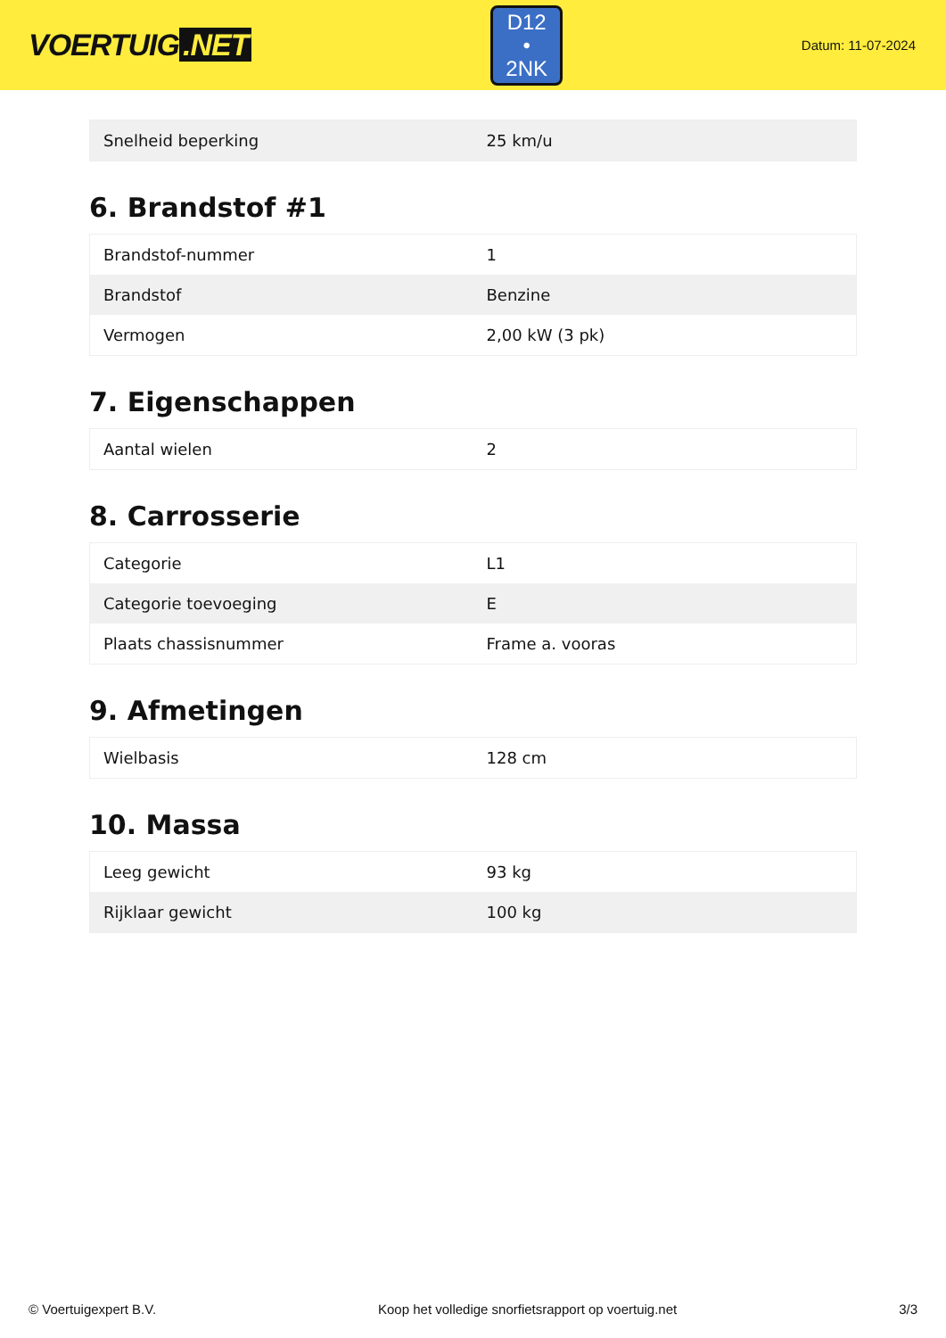VOERTUIG.NET
D12
• 2NK
Datum: 11-07-2024
| Snelheid beperking | 25 km/u |
6. Brandstof #1
| Brandstof-nummer | 1 |
| Brandstof | Benzine |
| Vermogen | 2,00 kW (3 pk) |
7. Eigenschappen
| Aantal wielen | 2 |
8. Carrosserie
| Categorie | L1 |
| Categorie toevoeging | E |
| Plaats chassisnummer | Frame a. vooras |
9. Afmetingen
| Wielbasis | 128 cm |
10. Massa
| Leeg gewicht | 93 kg |
| Rijklaar gewicht | 100 kg |
© Voertuigexpert B.V. Koop het volledige snorfietsrapport op voertuig.net 3/3